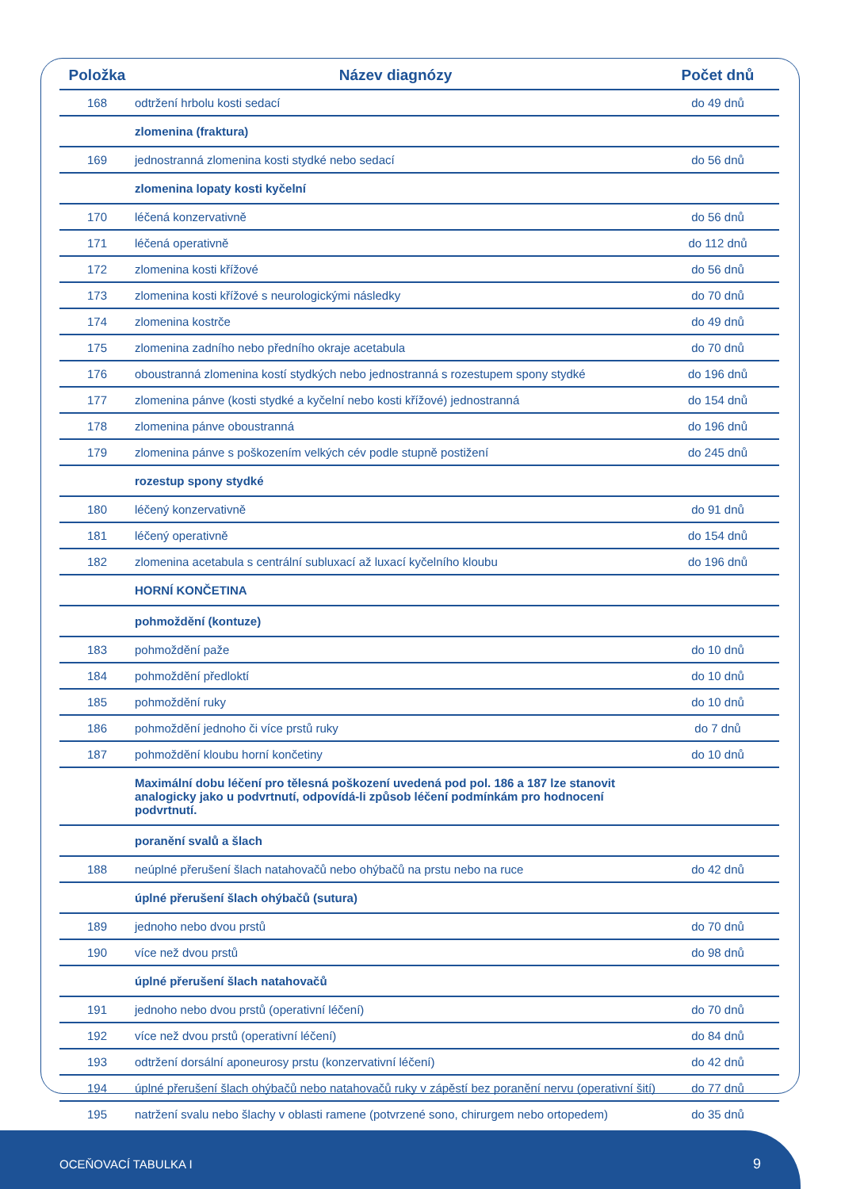| Položka | Název diagnózy | Počet dnů |
| --- | --- | --- |
| 168 | odtržení hrbolu kosti sedací | do 49 dnů |
| | zlomenina (fraktura) | |
| 169 | jednostranná zlomenina kosti stydké nebo sedací | do 56 dnů |
| | zlomenina lopaty kosti kyčelní | |
| 170 | léčená konzervativně | do 56 dnů |
| 171 | léčená operativně | do 112 dnů |
| 172 | zlomenina kosti křížové | do 56 dnů |
| 173 | zlomenina kosti křížové s neurologickými následky | do 70 dnů |
| 174 | zlomenina kostrče | do 49 dnů |
| 175 | zlomenina zadního nebo předního okraje acetabula | do 70 dnů |
| 176 | oboustranná zlomenina kostí stydkých nebo jednostranná s rozestupem spony stydké | do 196 dnů |
| 177 | zlomenina pánve (kosti stydké a kyčelní nebo kosti křížové) jednostranná | do 154 dnů |
| 178 | zlomenina pánve oboustranná | do 196 dnů |
| 179 | zlomenina pánve s poškozením velkých cév podle stupně postižení | do 245 dnů |
| | rozestup spony stydké | |
| 180 | léčený konzervativně | do 91 dnů |
| 181 | léčený operativně | do 154 dnů |
| 182 | zlomenina acetabula s centrální subluxací až luxací kyčelního kloubu | do 196 dnů |
| | HORNÍ KONČETINA | |
| | pohmoždění (kontuze) | |
| 183 | pohmoždění paže | do 10 dnů |
| 184 | pohmoždění předloktí | do 10 dnů |
| 185 | pohmoždění ruky | do 10 dnů |
| 186 | pohmoždění jednoho či více prstů ruky | do 7 dnů |
| 187 | pohmoždění kloubu horní končetiny | do 10 dnů |
| | Maximální dobu léčení pro tělesná poškození uvedená pod pol. 186 a 187 lze stanovit analogicky jako u podvrtnutí, odpovídá-li způsob léčení podmínkám pro hodnocení podvrtnutí. | |
| | poranění svalů a šlach | |
| 188 | neúplné přerušení šlach natahovačů nebo ohýbačů na prstu nebo na ruce | do 42 dnů |
| | úplné přerušení šlach ohýbačů (sutura) | |
| 189 | jednoho nebo dvou prstů | do 70 dnů |
| 190 | více než dvou prstů | do 98 dnů |
| | úplné přerušení šlach natahovačů | |
| 191 | jednoho nebo dvou prstů (operativní léčení) | do 70 dnů |
| 192 | více než dvou prstů (operativní léčení) | do 84 dnů |
| 193 | odtržení dorsální aponeurosy prstu (konzervativní léčení) | do 42 dnů |
| 194 | úplné přerušení šlach ohýbačů nebo natahovačů ruky v zápěstí bez poranění nervu (operativní šití) | do 77 dnů |
| 195 | natržení svalu nebo šlachy v oblasti ramene (potvrzené sono, chirurgem nebo ortopedem) | do 35 dnů |
OCEŇOVACÍ TABULKA I 9